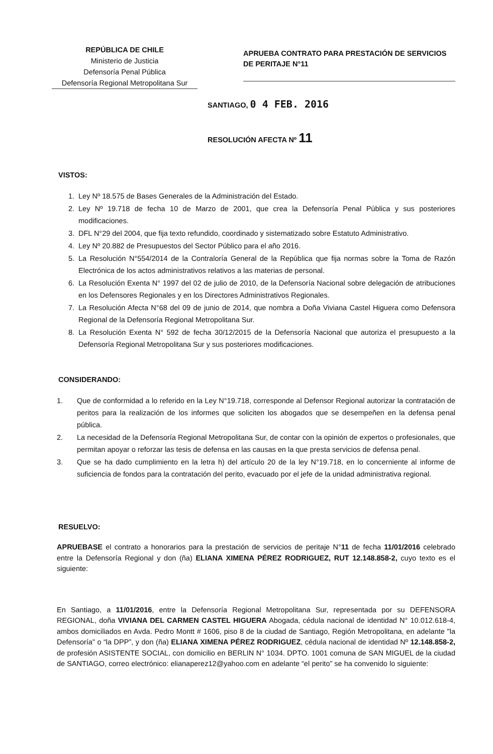REPÚBLICA DE CHILE
Ministerio de Justicia
Defensoría Penal Pública
Defensoría Regional Metropolitana Sur
APRUEBA CONTRATO PARA PRESTACIÓN DE SERVICIOS DE PERITAJE N°11
SANTIAGO, 0 4 FEB. 2016
RESOLUCIÓN AFECTA Nº 11
VISTOS:
1. Ley Nº 18.575 de Bases Generales de la Administración del Estado.
2. Ley Nº 19.718 de fecha 10 de Marzo de 2001, que crea la Defensoría Penal Pública y sus posteriores modificaciones.
3. DFL N°29 del 2004, que fija texto refundido, coordinado y sistematizado sobre Estatuto Administrativo.
4. Ley Nº 20.882 de Presupuestos del Sector Público para el año 2016.
5. La Resolución N°554/2014 de la Contraloría General de la República que fija normas sobre la Toma de Razón Electrónica de los actos administrativos relativos a las materias de personal.
6. La Resolución Exenta N° 1997 del 02 de julio de 2010, de la Defensoría Nacional sobre delegación de atribuciones en los Defensores Regionales y en los Directores Administrativos Regionales.
7. La Resolución Afecta N°68 del 09 de junio de 2014, que nombra a Doña Viviana Castel Higuera como Defensora Regional de la Defensoría Regional Metropolitana Sur.
8. La Resolución Exenta N° 592 de fecha 30/12/2015 de la Defensoría Nacional que autoriza el presupuesto a la Defensoría Regional Metropolitana Sur y sus posteriores modificaciones.
CONSIDERANDO:
1. Que de conformidad a lo referido en la Ley N°19.718, corresponde al Defensor Regional autorizar la contratación de peritos para la realización de los informes que soliciten los abogados que se desempeñen en la defensa penal pública.
2. La necesidad de la Defensoría Regional Metropolitana Sur, de contar con la opinión de expertos o profesionales, que permitan apoyar o reforzar las tesis de defensa en las causas en la que presta servicios de defensa penal.
3. Que se ha dado cumplimiento en la letra h) del artículo 20 de la ley N°19.718, en lo concerniente al informe de suficiencia de fondos para la contratación del perito, evacuado por el jefe de la unidad administrativa regional.
RESUELVO:
APRUEBASE el contrato a honorarios para la prestación de servicios de peritaje N°11 de fecha 11/01/2016 celebrado entre la Defensoría Regional y don (ña) ELIANA XIMENA PÉREZ RODRIGUEZ, RUT 12.148.858-2, cuyo texto es el siguiente:
En Santiago, a 11/01/2016, entre la Defensoría Regional Metropolitana Sur, representada por su DEFENSORA REGIONAL, doña VIVIANA DEL CARMEN CASTEL HIGUERA Abogada, cédula nacional de identidad N° 10.012.618-4, ambos domiciliados en Avda. Pedro Montt # 1606, piso 8 de la ciudad de Santiago, Región Metropolitana, en adelante "la Defensoría" o “la DPP”, y don (ña) ELIANA XIMENA PÉREZ RODRIGUEZ, cédula nacional de identidad Nº 12.148.858-2, de profesión ASISTENTE SOCIAL, con domicilio en BERLIN N° 1034. DPTO. 1001 comuna de SAN MIGUEL de la ciudad de SANTIAGO, correo electrónico: elianaperez12@yahoo.com en adelante “el perito” se ha convenido lo siguiente: